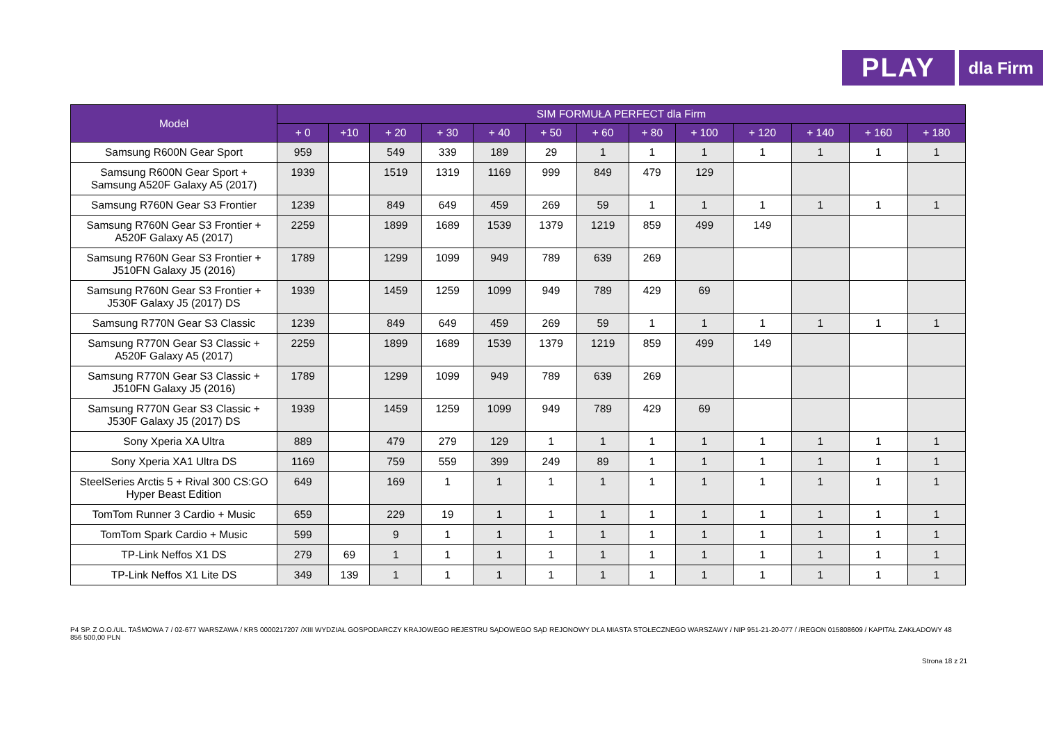PLAY
dla Firm
| Model | SIM FORMUŁA PERFECT dla Firm | | | | | | | | | | | | |
| --- | --- | --- | --- | --- | --- | --- | --- | --- | --- | --- | --- | --- | --- |
| | + 0 | +10 | + 20 | + 30 | + 40 | + 50 | + 60 | + 80 | + 100 | + 120 | + 140 | + 160 | + 180 |
| Samsung R600N Gear Sport | 959 | | 549 | 339 | 189 | 29 | 1 | 1 | 1 | 1 | 1 | 1 | 1 |
| Samsung R600N Gear Sport + Samsung A520F Galaxy A5 (2017) | 1939 | | 1519 | 1319 | 1169 | 999 | 849 | 479 | 129 | | | | |
| Samsung R760N Gear S3 Frontier | 1239 | | 849 | 649 | 459 | 269 | 59 | 1 | 1 | 1 | 1 | 1 | 1 |
| Samsung R760N Gear S3 Frontier + A520F Galaxy A5 (2017) | 2259 | | 1899 | 1689 | 1539 | 1379 | 1219 | 859 | 499 | 149 | | | |
| Samsung R760N Gear S3 Frontier + J510FN Galaxy J5 (2016) | 1789 | | 1299 | 1099 | 949 | 789 | 639 | 269 | | | | | |
| Samsung R760N Gear S3 Frontier + J530F Galaxy J5 (2017) DS | 1939 | | 1459 | 1259 | 1099 | 949 | 789 | 429 | 69 | | | | |
| Samsung R770N Gear S3 Classic | 1239 | | 849 | 649 | 459 | 269 | 59 | 1 | 1 | 1 | 1 | 1 | 1 |
| Samsung R770N Gear S3 Classic + A520F Galaxy A5 (2017) | 2259 | | 1899 | 1689 | 1539 | 1379 | 1219 | 859 | 499 | 149 | | | |
| Samsung R770N Gear S3 Classic + J510FN Galaxy J5 (2016) | 1789 | | 1299 | 1099 | 949 | 789 | 639 | 269 | | | | | |
| Samsung R770N Gear S3 Classic + J530F Galaxy J5 (2017) DS | 1939 | | 1459 | 1259 | 1099 | 949 | 789 | 429 | 69 | | | | |
| Sony Xperia XA Ultra | 889 | | 479 | 279 | 129 | 1 | 1 | 1 | 1 | 1 | 1 | 1 | 1 |
| Sony Xperia XA1 Ultra DS | 1169 | | 759 | 559 | 399 | 249 | 89 | 1 | 1 | 1 | 1 | 1 | 1 |
| SteelSeries Arctis 5 + Rival 300 CS:GO Hyper Beast Edition | 649 | | 169 | 1 | 1 | 1 | 1 | 1 | 1 | 1 | 1 | 1 | 1 |
| TomTom Runner 3 Cardio + Music | 659 | | 229 | 19 | 1 | 1 | 1 | 1 | 1 | 1 | 1 | 1 | 1 |
| TomTom Spark Cardio + Music | 599 | | 9 | 1 | 1 | 1 | 1 | 1 | 1 | 1 | 1 | 1 | 1 |
| TP-Link Neffos X1 DS | 279 | 69 | 1 | 1 | 1 | 1 | 1 | 1 | 1 | 1 | 1 | 1 | 1 |
| TP-Link Neffos X1 Lite DS | 349 | 139 | 1 | 1 | 1 | 1 | 1 | 1 | 1 | 1 | 1 | 1 | 1 |
P4 SP. Z O.O./UL. TAŚMOWA 7 / 02-677 WARSZAWA / KRS 0000217207 /XIII WYDZIAŁ GOSPODARCZY KRAJOWEGO REJESTRU SĄDOWEGO SĄD REJONOWY DLA MIASTA STOŁECZNEGO WARSZAWY / NIP 951-21-20-077 / /REGON 015808609 / KAPITAŁ ZAKŁADOWY 48 856 500,00 PLN
Strona 18 z 21